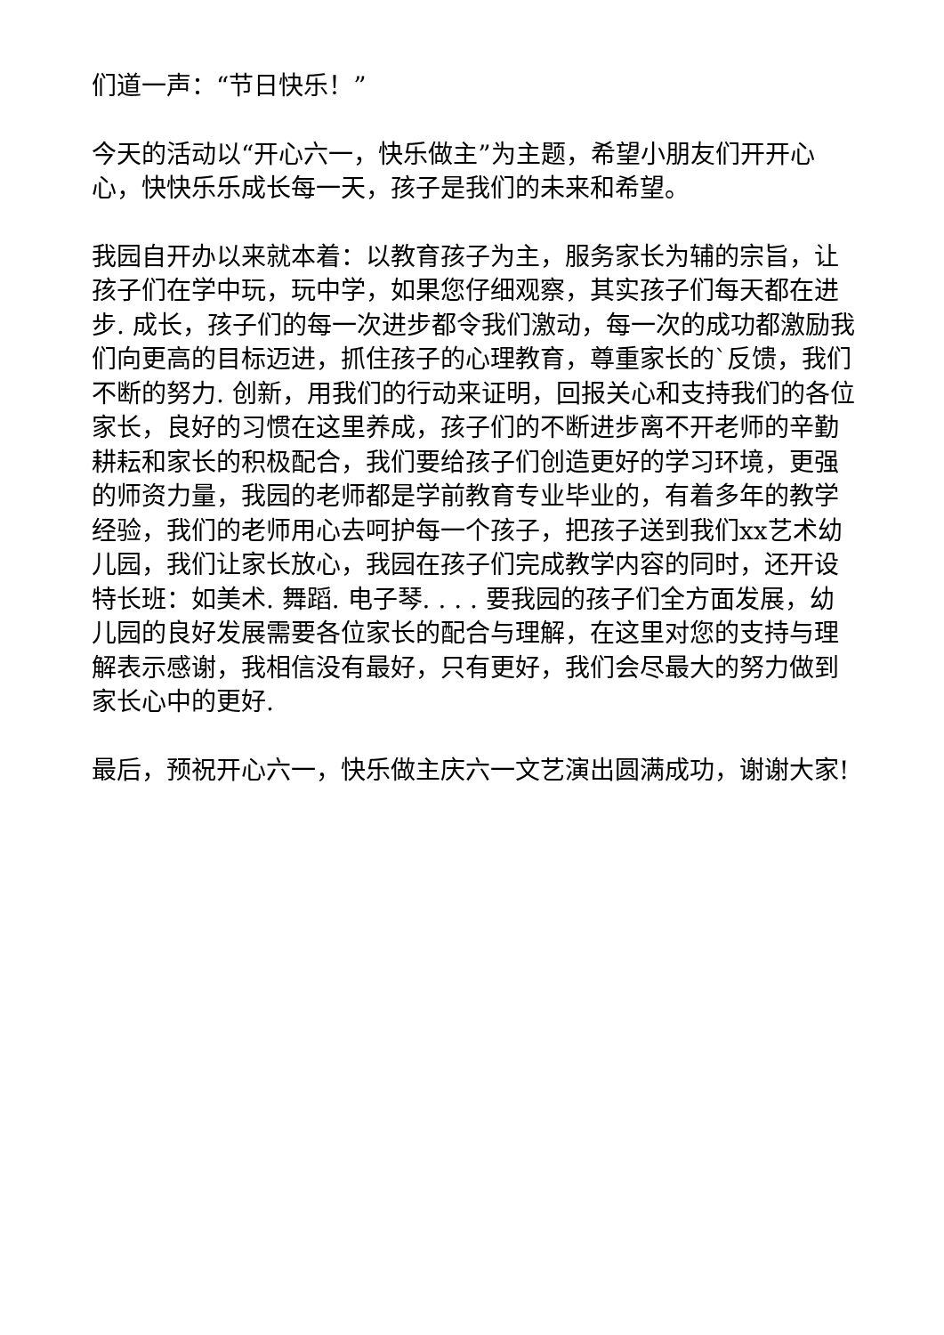们道一声：“节日快乐！”
今天的活动以“开心六一，快乐做主”为主题，希望小朋友们开开心心，快快乐乐成长每一天，孩子是我们的未来和希望。
我园自开办以来就本着：以教育孩子为主，服务家长为辅的宗旨，让孩子们在学中玩，玩中学，如果您仔细观察，其实孩子们每天都在进步. 成长，孩子们的每一次进步都令我们激动，每一次的成功都激励我们向更高的目标迈进，抓住孩子的心理教育，尊重家长的`反馈，我们不断的努力. 创新，用我们的行动来证明，回报关心和支持我们的各位家长，良好的习惯在这里养成，孩子们的不断进步离不开老师的辛勤耕耘和家长的积极配合，我们要给孩子们创造更好的学习环境，更强的师资力量，我园的老师都是学前教育专业毕业的，有着多年的教学经验，我们的老师用心去呵护每一个孩子，把孩子送到我们xx艺术幼儿园，我们让家长放心，我园在孩子们完成教学内容的同时，还开设特长班：如美术. 舞蹈. 电子琴. . . . 要我园的孩子们全方面发展，幼儿园的良好发展需要各位家长的配合与理解，在这里对您的支持与理解表示感谢，我相信没有最好，只有更好，我们会尽最大的努力做到家长心中的更好.
最后，预祝开心六一，快乐做主庆六一文艺演出圆满成功，谢谢大家!